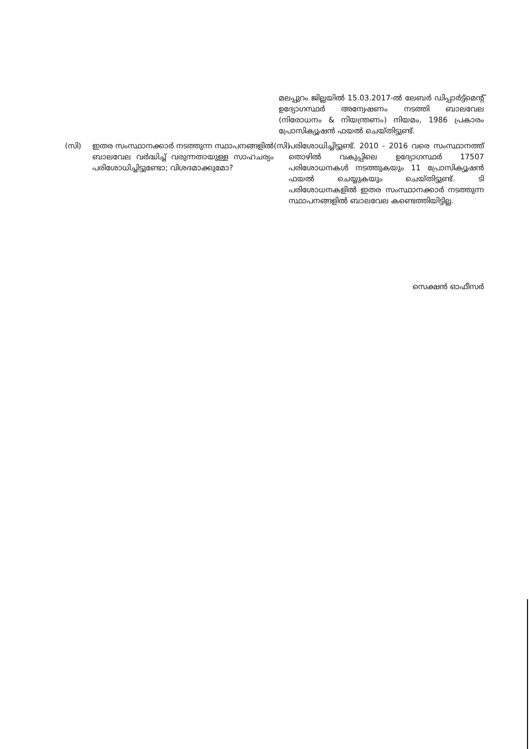മലപ്പുറം ജില്ലയിൽ 15.03.2017-ൽ ലേബർ ഡിപ്പാർട്ട്മെന്റ് ഉദ്യോഗസ്ഥർ അന്വേഷണം നടത്തി ബാലവേല (നിരോധനം & നിയന്ത്രണം) നിയമം, 1986 പ്രകാരം പ്രോസിക്യൂഷൻ ഫയൽ ചെയ്തിട്ടുണ്ട്.
(സി) ഇതര സംസ്ഥാനക്കാർ നടത്തുന്ന സ്ഥാപനങ്ങളിൽ ബാലവേല വർദ്ധിച്ച് വരുന്നതായുള്ള സാഹചര്യം പരിശോധിച്ചിട്ടുണ്ടോ; വിശദമാക്കുമോ?
(സി)
പരിശോധിച്ചിട്ടുണ്ട്. 2010 - 2016 വരെ സംസ്ഥാനത്ത് തൊഴിൽ വകുപ്പിലെ ഉദ്യോഗസ്ഥർ 17507 പരിശോധനകൾ നടത്തുകയും 11 പ്രോസിക്യൂഷൻ ഫയൽ ചെയ്യുകയും ചെയ്തിട്ടുണ്ട്. ടി പരിശോധനകളിൽ ഇതര സംസ്ഥാനക്കാർ നടത്തുന്ന സ്ഥാപനങ്ങളിൽ ബാലവേല കണ്ടെത്തിയിട്ടില്ല.
സെക്ഷൻ ഓഫീസർ